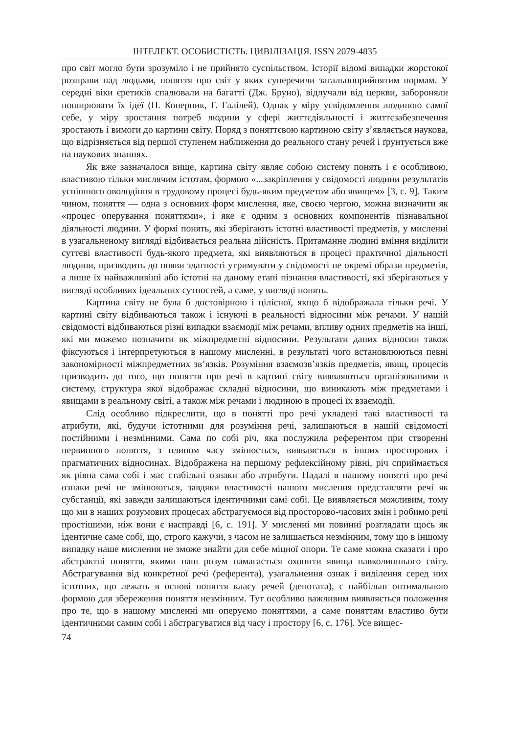ІНТЕЛЕКТ. ОСОБИСТІСТЬ. ЦИВІЛІЗАЦІЯ. ISSN 2079-4835
про світ могло бути зрозуміло і не прийнято суспільством. Історії відомі випадки жорстокої розправи над людьми, поняття про світ у яких суперечили загальноприйнятим нормам. У середні віки єретиків спалювали на багатті (Дж. Бруно), відлучали від церкви, забороняли поширювати їх ідеї (Н. Коперник, Г. Галілей). Однак у міру усвідомлення людиною самої себе, у міру зростання потреб людини у сфері життєдіяльності і життєзабезпечення зростають і вимоги до картини світу. Поряд з поняттєвою картиною світу з’являється наукова, що відрізняється від першої ступенем наближення до реального стану речей і ґрунтується вже на наукових знаннях.
Як вже зазначалося вище, картина світу являє собою систему понять і є особливою, властивою тільки мислячим істотам, формою «...закріплення у свідомості людини результатів успішного оволодіння в трудовому процесі будь-яким предметом або явищем» [3, с. 9]. Таким чином, поняття — одна з основних форм мислення, яке, своєю чергою, можна визначити як «процес оперування поняттями», і яке є одним з основних компонентів пізнавальної діяльності людини. У формі понять, які зберігають істотні властивості предметів, у мисленні в узагальненому вигляді відбивається реальна дійсність. Притаманне людині вміння виділити суттєві властивості будь-якого предмета, які виявляються в процесі практичної діяльності людини, призводить до появи здатності утримувати у свідомості не окремі образи предметів, а лише їх найважливіші або істотні на даному етапі пізнання властивості, які зберігаються у вигляді особливих ідеальних сутностей, а саме, у вигляді понять.
Картина світу не була б достовірною і цілісної, якщо б відображала тільки речі. У картині світу відбиваються також і існуючі в реальності відносини між речами. У нашій свідомості відбиваються різні випадки взаємодії між речами, впливу одних предметів на інші, які ми можемо позначити як міжпредметні відносини. Результати даних відносин також фіксуються і інтерпретуються в нашому мисленні, в результаті чого встановлюються певні закономірності міжпредметних зв’язків. Розуміння взаємозв’язків предметів, явищ, процесів призводить до того, що поняття про речі в картині світу виявляються організованими в систему, структура якої відображає складні відносини, що виникають між предметами і явищами в реальному світі, а також між речами і людиною в процесі їх взаємодії.
Слід особливо підкреслити, що в понятті про речі укладені такі властивості та атрибути, які, будучи істотними для розуміння речі, залишаються в нашій свідомості постійними і незмінними. Сама по собі річ, яка послужила референтом при створенні первинного поняття, з плином часу змінюється, виявляється в інших просторових і прагматичних відносинах. Відображена на першому рефлексійному рівні, річ сприймається як рівна сама собі і має стабільні ознаки або атрибути. Надалі в нашому понятті про речі ознаки речі не змінюються, завдяки властивості нашого мислення представляти речі як субстанції, які завжди залишаються ідентичними самі собі. Це виявляється можливим, тому що ми в наших розумових процесах абстрагуємося від просторово-часових змін і робимо речі простішими, ніж вони є насправді [6, с. 191]. У мисленні ми повинні розглядати щось як ідентичне саме собі, що, строго кажучи, з часом не залишається незмінним, тому що в іншому випадку наше мислення не зможе знайти для себе міцної опори. Те саме можна сказати і про абстрактні поняття, якими наш розум намагається охопити явища навколишнього світу. Абстрагування від конкретної речі (референта), узагальнення ознак і виділення серед них істотних, що лежать в основі поняття класу речей (денотата), є найбільш оптимальною формою для збереження поняття незмінним. Тут особливо важливим виявляється положення про те, що в нашому мисленні ми оперуємо поняттями, а саме поняттям властиво бути ідентичними самим собі і абстрагуватися від часу і простору [6, с. 176]. Усе вищес-
74